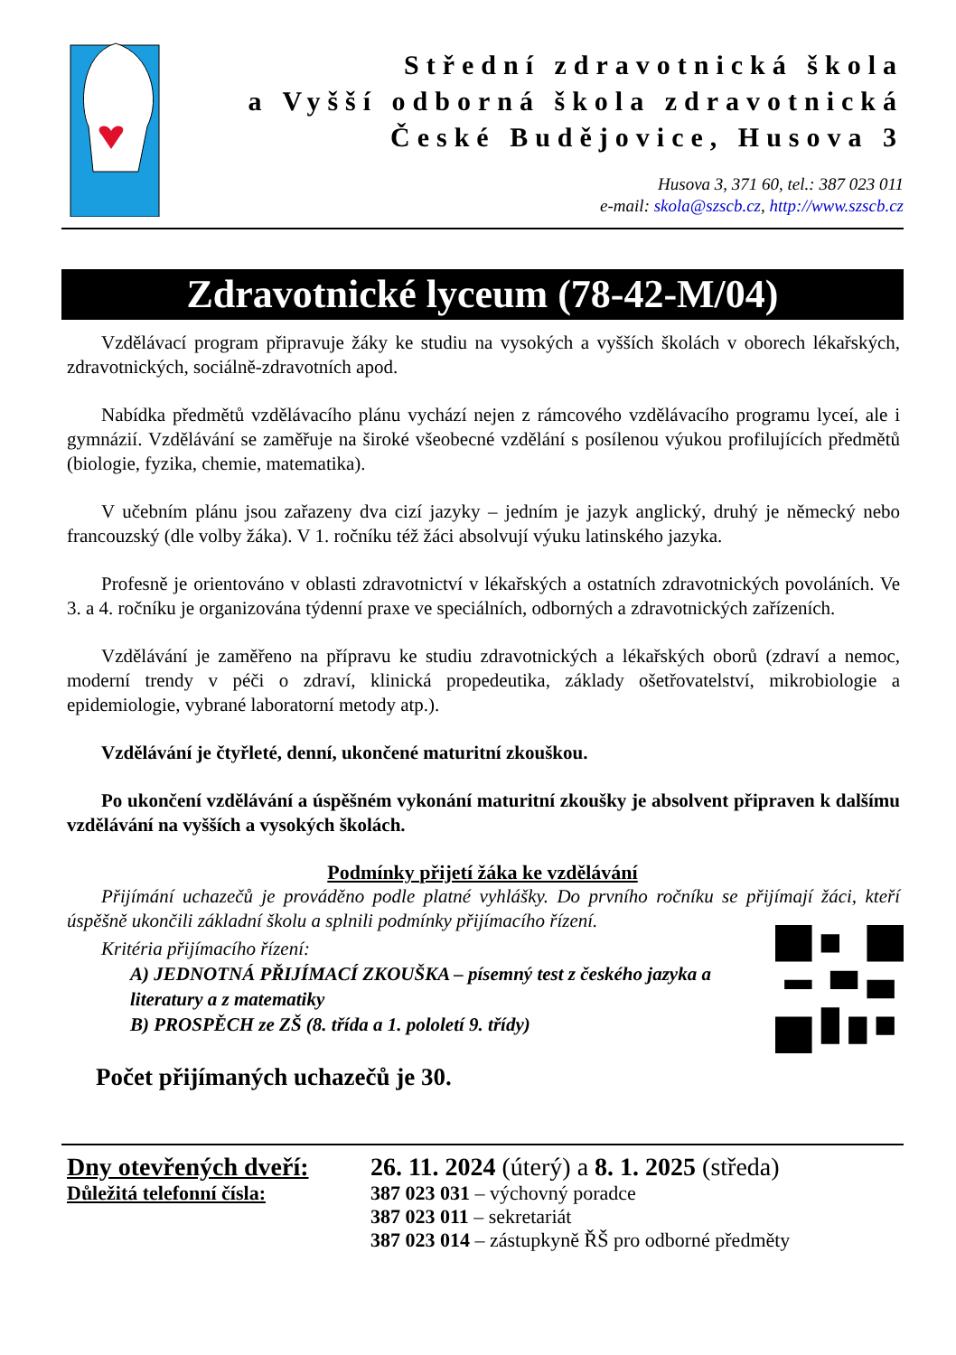Střední zdravotnická škola
a Vyšší odborná škola zdravotnická
České Budějovice, Husova 3
Husova 3, 371 60, tel.: 387 023 011
e-mail: skola@szscb.cz, http://www.szscb.cz
Zdravotnické lyceum (78-42-M/04)
Vzdělávací program připravuje žáky ke studiu na vysokých a vyšších školách v oborech lékařských, zdravotnických, sociálně-zdravotních apod.
Nabídka předmětů vzdělávacího plánu vychází nejen z rámcového vzdělávacího programu lyceí, ale i gymnázií. Vzdělávání se zaměřuje na široké všeobecné vzdělání s posílenou výukou profilujících předmětů (biologie, fyzika, chemie, matematika).
V učebním plánu jsou zařazeny dva cizí jazyky – jedním je jazyk anglický, druhý je německý nebo francouzský (dle volby žáka). V 1. ročníku též žáci absolvují výuku latinského jazyka.
Profesně je orientováno v oblasti zdravotnictví v lékařských a ostatních zdravotnických povoláních. Ve 3. a 4. ročníku je organizována týdenní praxe ve speciálních, odborných a zdravotnických zařízeních.
Vzdělávání je zaměřeno na přípravu ke studiu zdravotnických a lékařských oborů (zdraví a nemoc, moderní trendy v péči o zdraví, klinická propedeutika, základy ošetřovatelství, mikrobiologie a epidemiologie, vybrané laboratorní metody atp.).
Vzdělávání je čtyřleté, denní, ukončené maturitní zkouškou.
Po ukončení vzdělávání a úspěšném vykonání maturitní zkoušky je absolvent připraven k dalšímu vzdělávání na vyšších a vysokých školách.
Podmínky přijetí žáka ke vzdělávání
Přijímání uchazečů je prováděno podle platné vyhlášky. Do prvního ročníku se přijímají žáci, kteří úspěšně ukončili základní školu a splnili podmínky přijímacího řízení.
Kritéria přijímacího řízení:
A) JEDNOTNÁ PŘIJÍMACÍ ZKOUŠKA – písemný test z českého jazyka a literatury a z matematiky
B) PROSPĚCH ze ZŠ (8. třída a 1. pololetí 9. třídy)
Počet přijímaných uchazečů je 30.
Dny otevřených dveří:
Důležitá telefonní čísla:
26. 11. 2024 (úterý) a 8. 1. 2025 (středa)
387 023 031 – výchovný poradce
387 023 011 – sekretariát
387 023 014 – zástupkyně ŘŠ pro odborné předměty